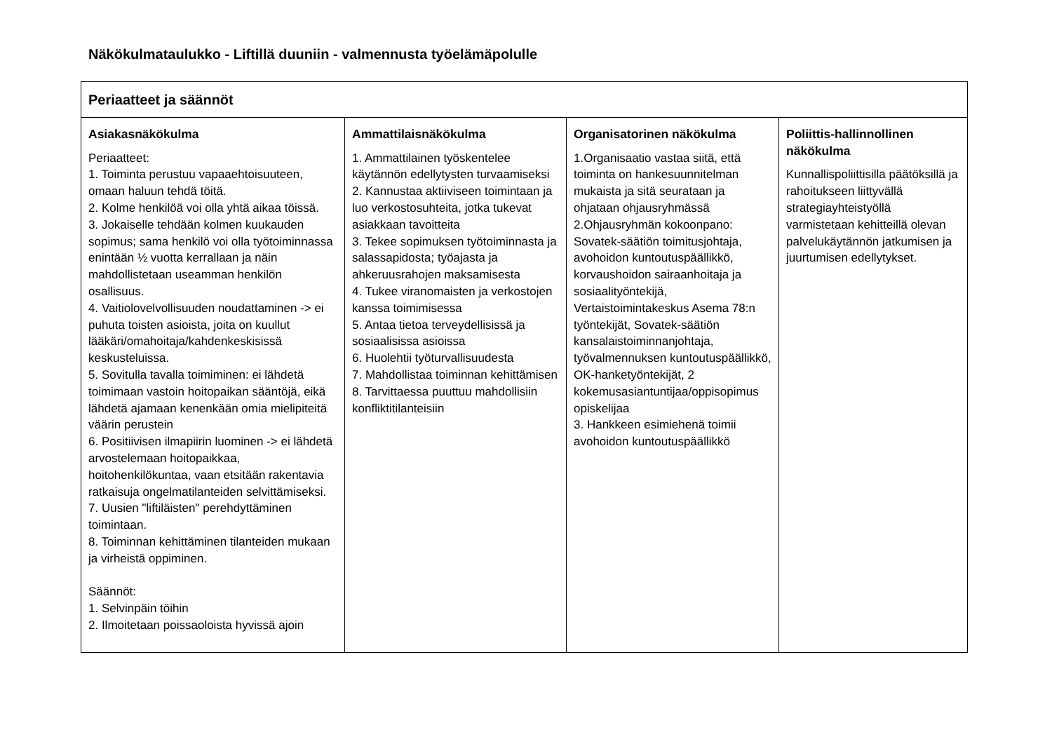Näkökulmataulukko - Liftillä duuniin - valmennusta työelämäpolulle
| Periaatteet ja säännöt | | | |
| --- | --- | --- | --- |
| Asiakasnäkökulma Periaatteet: 1. Toiminta perustuu vapaaehtoisuuteen, omaan haluun tehdä töitä. 2. Kolme henkilöä voi olla yhtä aikaa töissä. 3. Jokaiselle tehdään kolmen kuukauden sopimus; sama henkilö voi olla työtoiminnassa enintään ½ vuotta kerrallaan ja näin mahdollistetaan useamman henkilön osallisuus. 4. Vaitiolovelvollisuuden noudattaminen -> ei puhuta toisten asioista, joita on kuullut lääkäri/omahoitaja/kahdenkeskisissä keskusteluissa. 5. Sovitulla tavalla toimiminen: ei lähdetä toimimaan vastoin hoitopaikan sääntöjä, eikä lähdetä ajamaan kenenkään omia mielipiteitä väärin perustein 6. Positiivisen ilmapiirin luominen -> ei lähdetä arvostelemaan hoitopaikkaa, hoitohenkilökuntaa, vaan etsitään rakentavia ratkaisuja ongelmatilanteiden selvittämiseksi. 7. Uusien "liftiläisten" perehdyttäminen toimintaan. 8. Toiminnan kehittäminen tilanteiden mukaan ja virheistä oppiminen. Säännöt: 1. Selvinpäin töihin 2. Ilmoitetaan poissaoloista hyvissä ajoin | Ammattilaisnäkökulma 1. Ammattilainen työskentelee käytännön edellytysten turvaamiseksi 2. Kannustaa aktiiviseen toimintaan ja luo verkostosuhteita, jotka tukevat asiakkaan tavoitteita 3. Tekee sopimuksen työtoiminnasta ja salassapidosta; työajasta ja ahkeruusrahojen maksamisesta 4. Tukee viranomaisten ja verkostojen kanssa toimimisessa 5. Antaa tietoa terveydellisissä ja sosiaalisissa asioissa 6. Huolehtii työturvallisuudesta 7. Mahdollistaa toiminnan kehittämisen 8. Tarvittaessa puuttuu mahdollisiin konfliktitilanteisiin | Organisatorinen näkökulma 1.Organisaatio vastaa siitä, että toiminta on hankesuunnitelman mukaista ja sitä seurataan ja ohjataan ohjausryhmässä 2.Ohjausryhmän kokoonpano: Sovatek-säätiön toimitusjohtaja, avohoidon kuntoutuspäällikkö, korvaushoidon sairaanhoitaja ja sosiaalityöntekijä, Vertaistoimintakeskus Asema 78:n työntekijät, Sovatek-säätiön kansalaistoiminnanjohtaja, työvalmennuksen kuntoutuspäällikkö, OK-hanketyöntekijät, 2 kokemusasiantuntijaa/oppisopimus opiskelijaa 3. Hankkeen esimiehenä toimii avohoidon kuntoutuspäällikkö | Poliittis-hallinnollinen näkökulma Kunnallispoliittisilla päätöksillä ja rahoitukseen liittyvällä strategiayhteistyöllä varmistetaan kehitteillä olevan palvelukäytännön jatkumisen ja juurtumisen edellytykset. |